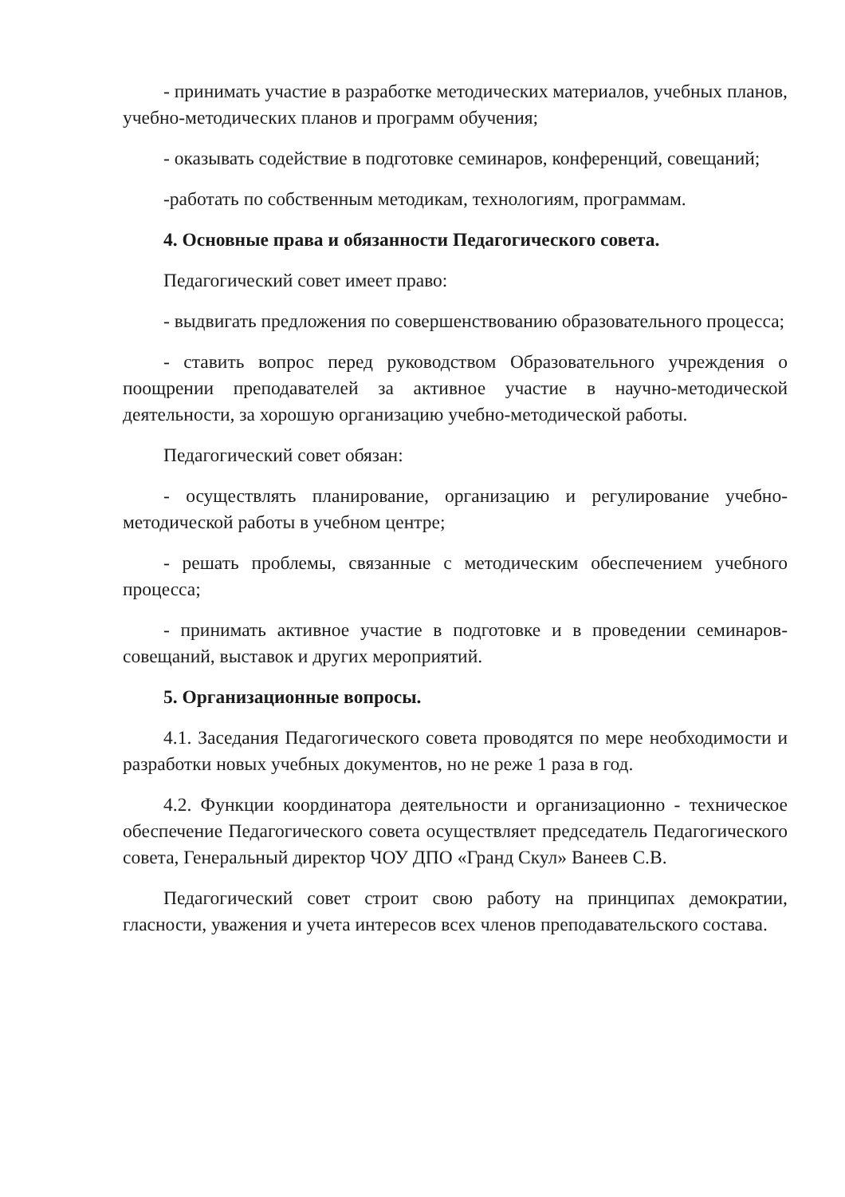- принимать участие в разработке методических материалов, учебных планов, учебно-методических планов и программ обучения;
- оказывать содействие в подготовке семинаров, конференций, совещаний;
-работать по собственным методикам, технологиям, программам.
4. Основные права и обязанности Педагогического совета.
Педагогический совет имеет право:
- выдвигать предложения по совершенствованию образовательного процесса;
- ставить вопрос перед руководством Образовательного учреждения о поощрении преподавателей за активное участие в научно-методической деятельности, за хорошую организацию учебно-методической работы.
Педагогический совет обязан:
- осуществлять планирование, организацию и регулирование учебно-методической работы в учебном центре;
- решать проблемы, связанные с методическим обеспечением учебного процесса;
- принимать активное участие в подготовке и в проведении семинаров-совещаний, выставок и других мероприятий.
5. Организационные вопросы.
4.1. Заседания Педагогического совета проводятся по мере необходимости и разработки новых учебных документов, но не реже 1 раза в год.
4.2. Функции координатора деятельности и организационно - техническое обеспечение Педагогического совета осуществляет председатель Педагогического совета, Генеральный директор ЧОУ ДПО «Гранд Скул» Ванеев С.В.
Педагогический совет строит свою работу на принципах демократии, гласности, уважения и учета интересов всех членов преподавательского состава.